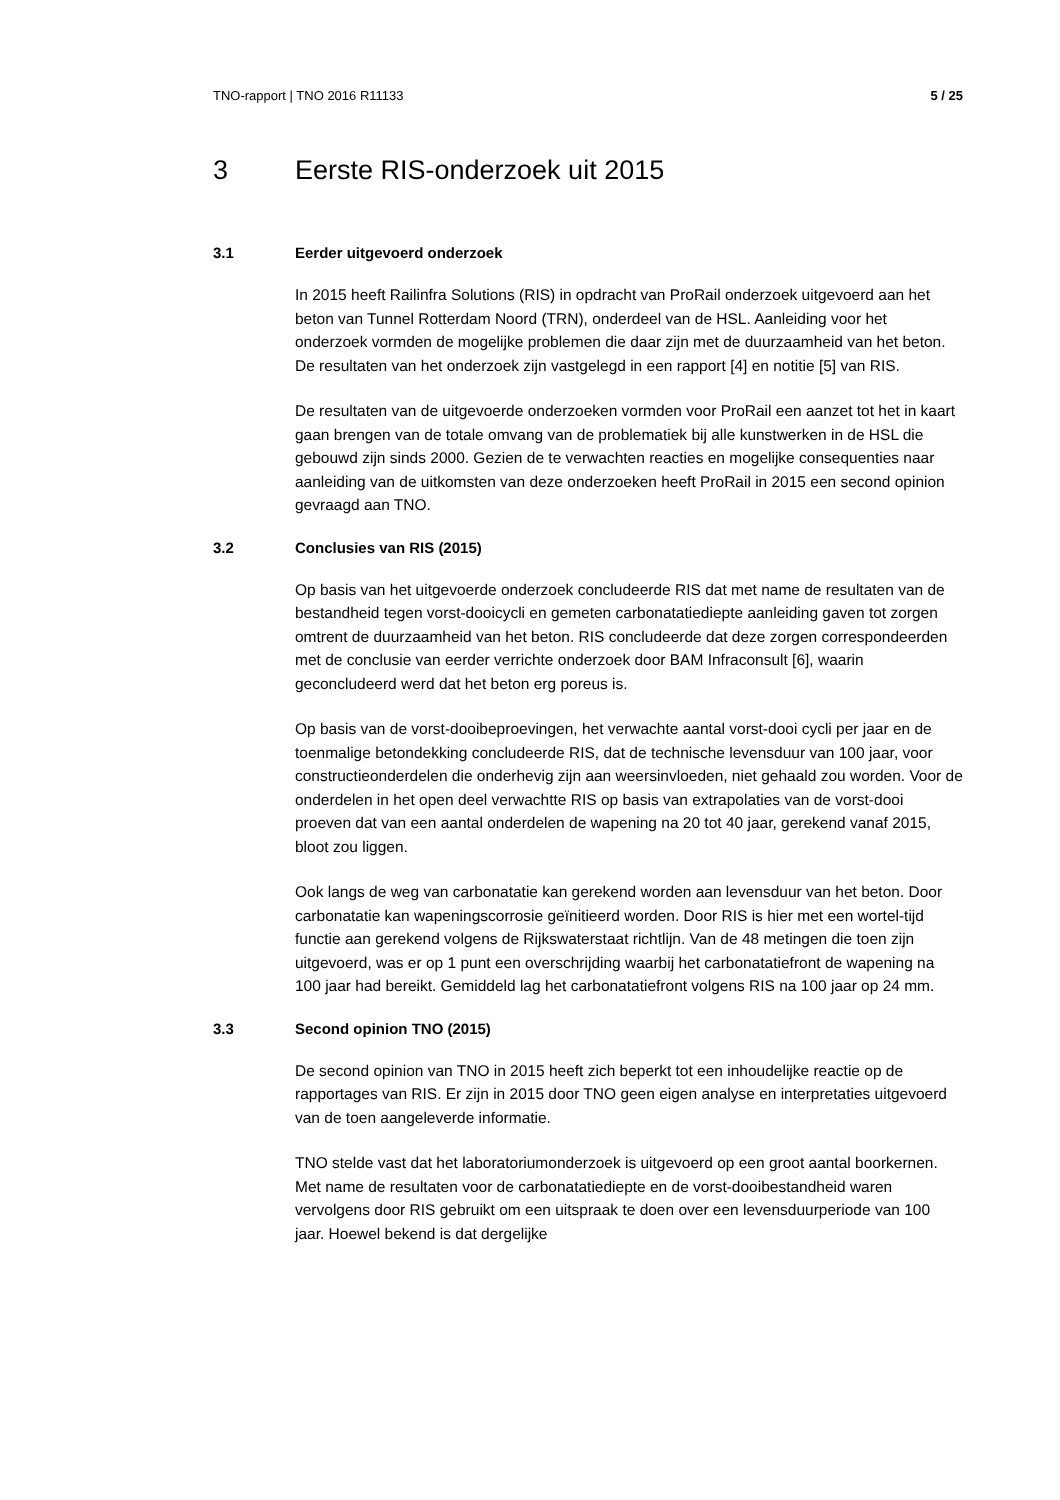TNO-rapport | TNO 2016 R11133 5 / 25
3 Eerste RIS-onderzoek uit 2015
3.1 Eerder uitgevoerd onderzoek
In 2015 heeft Railinfra Solutions (RIS) in opdracht van ProRail onderzoek uitgevoerd aan het beton van Tunnel Rotterdam Noord (TRN), onderdeel van de HSL. Aanleiding voor het onderzoek vormden de mogelijke problemen die daar zijn met de duurzaamheid van het beton. De resultaten van het onderzoek zijn vastgelegd in een rapport [4] en notitie [5] van RIS.
De resultaten van de uitgevoerde onderzoeken vormden voor ProRail een aanzet tot het in kaart gaan brengen van de totale omvang van de problematiek bij alle kunstwerken in de HSL die gebouwd zijn sinds 2000. Gezien de te verwachten reacties en mogelijke consequenties naar aanleiding van de uitkomsten van deze onderzoeken heeft ProRail in 2015 een second opinion gevraagd aan TNO.
3.2 Conclusies van RIS (2015)
Op basis van het uitgevoerde onderzoek concludeerde RIS dat met name de resultaten van de bestandheid tegen vorst-dooicycli en gemeten carbonatatiediepte aanleiding gaven tot zorgen omtrent de duurzaamheid van het beton. RIS concludeerde dat deze zorgen correspondeerden met de conclusie van eerder verrichte onderzoek door BAM Infraconsult [6], waarin geconcludeerd werd dat het beton erg poreus is.
Op basis van de vorst-dooibeproevingen, het verwachte aantal vorst-dooi cycli per jaar en de toenmalige betondekking concludeerde RIS, dat de technische levensduur van 100 jaar, voor constructieonderdelen die onderhevig zijn aan weersinvloeden, niet gehaald zou worden. Voor de onderdelen in het open deel verwachtte RIS op basis van extrapolaties van de vorst-dooi proeven dat van een aantal onderdelen de wapening na 20 tot 40 jaar, gerekend vanaf 2015, bloot zou liggen.
Ook langs de weg van carbonatatie kan gerekend worden aan levensduur van het beton. Door carbonatatie kan wapeningscorrosie geïnitieerd worden. Door RIS is hier met een wortel-tijd functie aan gerekend volgens de Rijkswaterstaat richtlijn. Van de 48 metingen die toen zijn uitgevoerd, was er op 1 punt een overschrijding waarbij het carbonatatiefront de wapening na 100 jaar had bereikt. Gemiddeld lag het carbonatatiefront volgens RIS na 100 jaar op 24 mm.
3.3 Second opinion TNO (2015)
De second opinion van TNO in 2015 heeft zich beperkt tot een inhoudelijke reactie op de rapportages van RIS. Er zijn in 2015 door TNO geen eigen analyse en interpretaties uitgevoerd van de toen aangeleverde informatie.
TNO stelde vast dat het laboratoriumonderzoek is uitgevoerd op een groot aantal boorkernen. Met name de resultaten voor de carbonatatiediepte en de vorst-dooibestandheid waren vervolgens door RIS gebruikt om een uitspraak te doen over een levensduurperiode van 100 jaar. Hoewel bekend is dat dergelijke